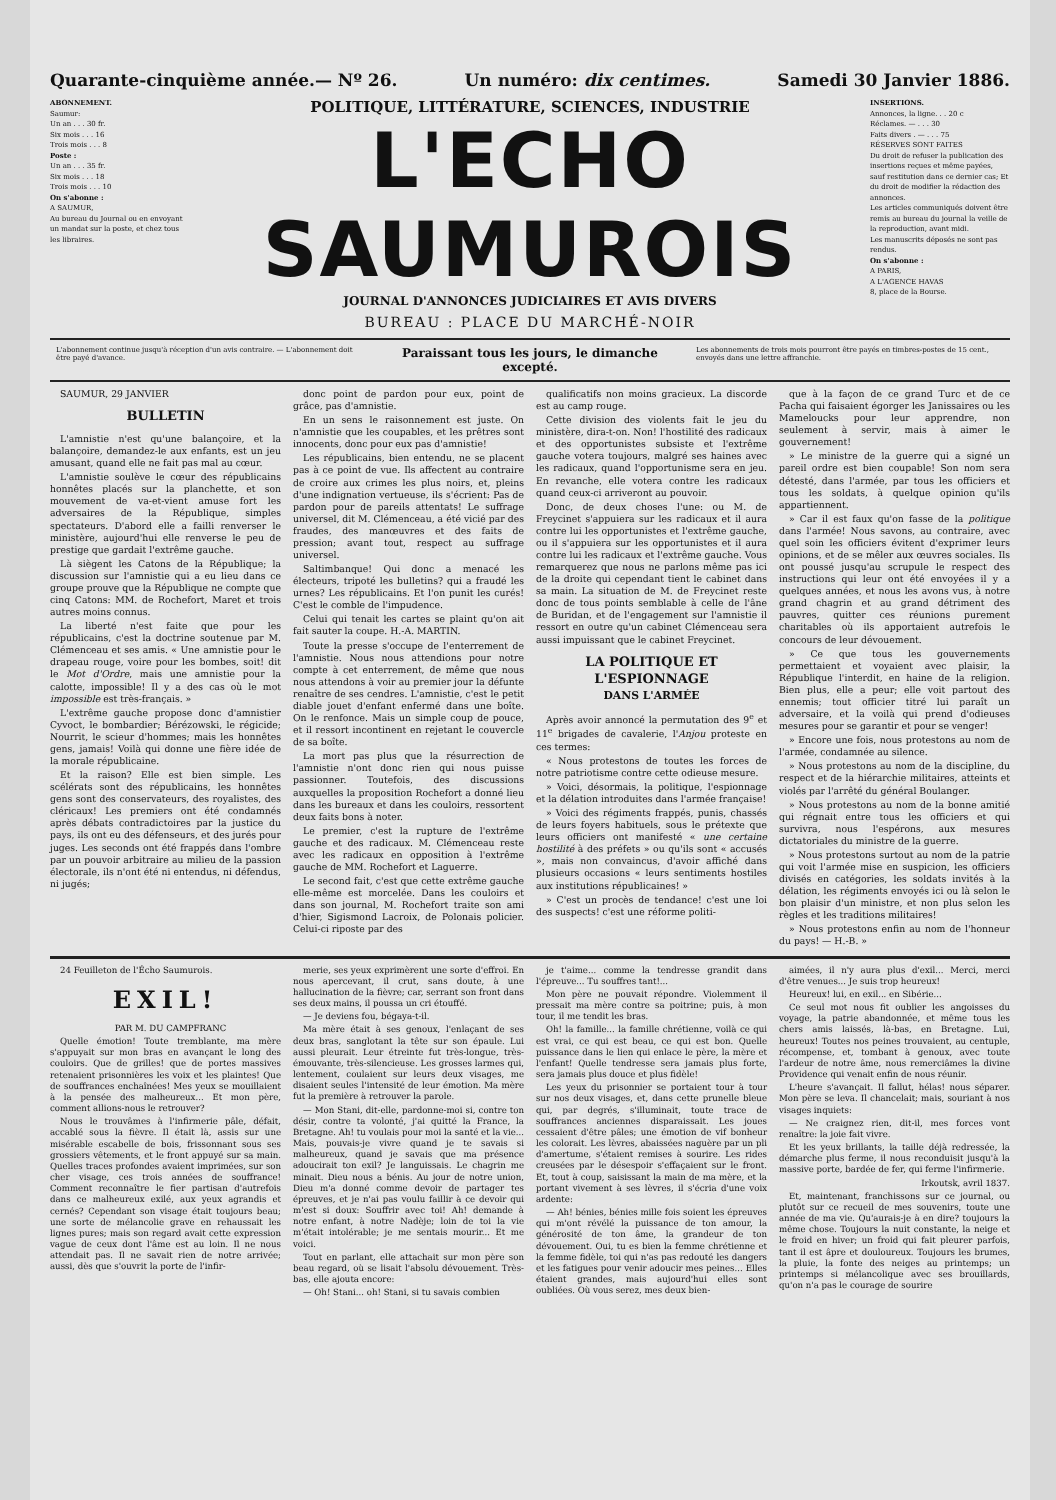Quarante-cinquième année.— Nº 26. Un numéro: dix centimes. Samedi 30 Janvier 1886.
ABONNEMENT.
Saumur:
Un an . . . 30 fr.
Six mois . . . 16
Trois mois . . . 8
Poste :
Un an . . . 35 fr.
Six mois . . . 18
Trois mois . . . 10
On s'abonne :
A SAUMUR,
Au bureau du Journal ou en envoyant un mandat sur la poste, et chez tous les libraires.
POLITIQUE, LITTÉRATURE, SCIENCES, INDUSTRIE
L'ECHO SAUMUROIS
JOURNAL D'ANNONCES JUDICIAIRES ET AVIS DIVERS
BUREAU : PLACE DU MARCHÉ-NOIR
INSERTIONS.
Annonces, la ligne. . . 20 c
Réclames. — . . . 30
Faits divers . — . . . 75
RÉSERVES SONT FAITES
Du droit de refuser la publication des insertions reçues et même payées, sauf restitution dans ce dernier cas; Et du droit de modifier la rédaction des annonces.
Les articles communiqués doivent être remis au bureau du journal la veille de la reproduction, avant midi.
Les manuscrits déposés ne sont pas rendus.
On s'abonne :
A PARIS,
A L'AGENCE HAVAS
8, place de la Bourse.
L'abonnement continue jusqu'à réception d'un avis contraire. — L'abonnement doit être payé d'avance.
Paraissant tous les jours, le dimanche excepté.
Les abonnements de trois mois pourront être payés en timbres-postes de 15 cent., envoyés dans une lettre affranchie.
SAUMUR, 29 JANVIER
BULLETIN
L'amnistie n'est qu'une balançoire, et la balançoire, demandez-le aux enfants, est un jeu amusant, quand elle ne fait pas mal au cœur.
L'amnistie soulève le cœur des républicains honnêtes placés sur la planchette, et son mouvement de va-et-vient amuse fort les adversaires de la République, simples spectateurs. D'abord elle a failli renverser le ministère, aujourd'hui elle renverse le peu de prestige que gardait l'extrême gauche.
Là siègent les Catons de la République; la discussion sur l'amnistie qui a eu lieu dans ce groupe prouve que la République ne compte que cinq Catons: MM. de Rochefort, Maret et trois autres moins connus.
La liberté n'est faite que pour les républicains, c'est la doctrine soutenue par M. Clémenceau et ses amis. « Une amnistie pour le drapeau rouge, voire pour les bombes, soit! dit le Mot d'Ordre, mais une amnistie pour la calotte, impossible! Il y a des cas où le mot impossible est très-français. »
L'extrême gauche propose donc d'amnistier Cyvoct, le bombardier; Bérézowski, le régicide; Nourrit, le scieur d'hommes; mais les honnêtes gens, jamais! Voilà qui donne une fière idée de la morale républicaine.
Et la raison? Elle est bien simple. Les scélérats sont des républicains, les honnêtes gens sont des conservateurs, des royalistes, des cléricaux! Les premiers ont été condamnés après débats contradictoires par la justice du pays, ils ont eu des défenseurs, et des jurés pour juges. Les seconds ont été frappés dans l'ombre par un pouvoir arbitraire au milieu de la passion électorale, ils n'ont été ni entendus, ni défendus, ni jugés;
donc point de pardon pour eux, point de grâce, pas d'amnistie.
En un sens le raisonnement est juste. On n'amnistie que les coupables, et les prêtres sont innocents, donc pour eux pas d'amnistie!
Les républicains, bien entendu, ne se placent pas à ce point de vue. Ils affectent au contraire de croire aux crimes les plus noirs, et, pleins d'une indignation vertueuse, ils s'écrient: Pas de pardon pour de pareils attentats! Le suffrage universel, dit M. Clémenceau, a été vicié par des fraudes, des manœuvres et des faits de pression; avant tout, respect au suffrage universel.
Saltimbanque! Qui donc a menacé les électeurs, tripoté les bulletins? qui a fraudé les urnes? Les républicains. Et l'on punit les curés! C'est le comble de l'impudence.
Celui qui tenait les cartes se plaint qu'on ait fait sauter la coupe. H.-A. MARTIN.
Toute la presse s'occupe de l'enterrement de l'amnistie. Nous nous attendions pour notre compte à cet enterrement, de même que nous nous attendons à voir au premier jour la défunte renaître de ses cendres. L'amnistie, c'est le petit diable jouet d'enfant enfermé dans une boîte. On le renfonce. Mais un simple coup de pouce, et il ressort incontinent en rejetant le couvercle de sa boîte.
La mort pas plus que la résurrection de l'amnistie n'ont donc rien qui nous puisse passionner. Toutefois, des discussions auxquelles la proposition Rochefort a donné lieu dans les bureaux et dans les couloirs, ressortent deux faits bons à noter.
Le premier, c'est la rupture de l'extrême gauche et des radicaux. M. Clémenceau reste avec les radicaux en opposition à l'extrême gauche de MM. Rochefort et Laguerre.
Le second fait, c'est que cette extrême gauche elle-même est morcelée. Dans les couloirs et dans son journal, M. Rochefort traite son ami d'hier, Sigismond Lacroix, de Polonais policier. Celui-ci riposte par des
qualificatifs non moins gracieux. La discorde est au camp rouge.
Cette division des violents fait le jeu du ministère, dira-t-on. Non! l'hostilité des radicaux et des opportunistes subsiste et l'extrême gauche votera toujours, malgré ses haines avec les radicaux, quand l'opportunisme sera en jeu. En revanche, elle votera contre les radicaux quand ceux-ci arriveront au pouvoir.
Donc, de deux choses l'une: ou M. de Freycinet s'appuiera sur les radicaux et il aura contre lui les opportunistes et l'extrême gauche, ou il s'appuiera sur les opportunistes et il aura contre lui les radicaux et l'extrême gauche. Vous remarquerez que nous ne parlons même pas ici de la droite qui cependant tient le cabinet dans sa main. La situation de M. de Freycinet reste donc de tous points semblable à celle de l'âne de Buridan, et de l'engagement sur l'amnistie il ressort en outre qu'un cabinet Clémenceau sera aussi impuissant que le cabinet Freycinet.
LA POLITIQUE ET L'ESPIONNAGE
DANS L'ARMÉE
Après avoir annoncé la permutation des 9<sup>e</sup> et 11<sup>e</sup> brigades de cavalerie, l'Anjou proteste en ces termes:
« Nous protestons de toutes les forces de notre patriotisme contre cette odieuse mesure.
» Voici, désormais, la politique, l'espionnage et la délation introduites dans l'armée française!
» Voici des régiments frappés, punis, chassés de leurs foyers habituels, sous le prétexte que leurs officiers ont manifesté « une certaine hostilité à des préfets » ou qu'ils sont « accusés », mais non convaincus, d'avoir affiché dans plusieurs occasions « leurs sentiments hostiles aux institutions républicaines! »
» C'est un procès de tendance! c'est une loi des suspects! c'est une réforme politi-
que à la façon de ce grand Turc et de ce Pacha qui faisaient égorger les Janissaires ou les Mameloucks pour leur apprendre, non seulement à servir, mais à aimer le gouvernement!
» Le ministre de la guerre qui a signé un pareil ordre est bien coupable! Son nom sera détesté, dans l'armée, par tous les officiers et tous les soldats, à quelque opinion qu'ils appartiennent.
» Car il est faux qu'on fasse de la politique dans l'armée! Nous savons, au contraire, avec quel soin les officiers évitent d'exprimer leurs opinions, et de se mêler aux œuvres sociales. Ils ont poussé jusqu'au scrupule le respect des instructions qui leur ont été envoyées il y a quelques années, et nous les avons vus, à notre grand chagrin et au grand détriment des pauvres, quitter ces réunions purement charitables où ils apportaient autrefois le concours de leur dévouement.
» Ce que tous les gouvernements permettaient et voyaient avec plaisir, la République l'interdit, en haine de la religion. Bien plus, elle a peur; elle voit partout des ennemis; tout officier titré lui paraît un adversaire, et la voilà qui prend d'odieuses mesures pour se garantir et pour se venger!
» Encore une fois, nous protestons au nom de l'armée, condamnée au silence.
» Nous protestons au nom de la discipline, du respect et de la hiérarchie militaires, atteints et violés par l'arrêté du général Boulanger.
» Nous protestons au nom de la bonne amitié qui régnait entre tous les officiers et qui survivra, nous l'espérons, aux mesures dictatoriales du ministre de la guerre.
» Nous protestons surtout au nom de la patrie qui voit l'armée mise en suspicion, les officiers divisés en catégories, les soldats invités à la délation, les régiments envoyés ici ou là selon le bon plaisir d'un ministre, et non plus selon les règles et les traditions militaires!
» Nous protestons enfin au nom de l'honneur du pays! — H.-B. »
24 Feuilleton de l'Écho Saumurois.
EXIL!
PAR M. DU CAMPFRANC
Quelle émotion! Toute tremblante, ma mère s'appuyait sur mon bras en avançant le long des couloirs. Que de grilles! que de portes massives retenaient prisonnières les voix et les plaintes! Que de souffrances enchaînées! Mes yeux se mouillaient à la pensée des malheureux... Et mon père, comment allions-nous le retrouver?
Nous le trouvâmes à l'infirmerie pâle, défait, accablé sous la fièvre. Il était là, assis sur une misérable escabelle de bois, frissonnant sous ses grossiers vêtements, et le front appuyé sur sa main. Quelles traces profondes avaient imprimées, sur son cher visage, ces trois années de souffrance! Comment reconnaître le fier partisan d'autrefois dans ce malheureux exilé, aux yeux agrandis et cernés? Cependant son visage était toujours beau; une sorte de mélancolie grave en rehaussait les lignes pures; mais son regard avait cette expression vague de ceux dont l'âme est au loin. Il ne nous attendait pas. Il ne savait rien de notre arrivée; aussi, dès que s'ouvrit la porte de l'infir-
merie, ses yeux exprimèrent une sorte d'effroi. En nous apercevant, il crut, sans doute, à une hallucination de la fièvre; car, serrant son front dans ses deux mains, il poussa un cri étouffé.
— Je deviens fou, bégaya-t-il.
Ma mère était à ses genoux, l'enlaçant de ses deux bras, sanglotant la tête sur son épaule. Lui aussi pleurait. Leur étreinte fut très-longue, très-émouvante, très-silencieuse. Les grosses larmes qui, lentement, coulaient sur leurs deux visages, me disaient seules l'intensité de leur émotion. Ma mère fut la première à retrouver la parole.
— Mon Stani, dit-elle, pardonne-moi si, contre ton désir, contre ta volonté, j'ai quitté la France, la Bretagne. Ah! tu voulais pour moi la santé et la vie... Mais, pouvais-je vivre quand je te savais si malheureux, quand je savais que ma présence adoucirait ton exil? Je languissais. Le chagrin me minait. Dieu nous a bénis. Au jour de notre union, Dieu m'a donné comme devoir de partager tes épreuves, et je n'ai pas voulu faillir à ce devoir qui m'est si doux: Souffrir avec toi! Ah! demande à notre enfant, à notre Nadèje; loin de toi la vie m'était intolérable; je me sentais mourir... Et me voici.
Tout en parlant, elle attachait sur mon père son beau regard, où se lisait l'absolu dévouement. Très-bas, elle ajouta encore:
— Oh! Stani... oh! Stani, si tu savais combien
je t'aime... comme la tendresse grandit dans l'épreuve... Tu souffres tant!...
Mon père ne pouvait répondre. Violemment il pressait ma mère contre sa poitrine; puis, à mon tour, il me tendit les bras.
Oh! la famille... la famille chrétienne, voilà ce qui est vrai, ce qui est beau, ce qui est bon. Quelle puissance dans le lien qui enlace le père, la mère et l'enfant! Quelle tendresse sera jamais plus forte, sera jamais plus douce et plus fidèle!
Les yeux du prisonnier se portaient tour à tour sur nos deux visages, et, dans cette prunelle bleue qui, par degrés, s'illuminait, toute trace de souffrances anciennes disparaissait. Les joues cessaient d'être pâles; une émotion de vif bonheur les colorait. Les lèvres, abaissées naguère par un pli d'amertume, s'étaient remises à sourire. Les rides creusées par le désespoir s'effaçaient sur le front. Et, tout à coup, saisissant la main de ma mère, et la portant vivement à ses lèvres, il s'écria d'une voix ardente:
— Ah! bénies, bénies mille fois soient les épreuves qui m'ont révélé la puissance de ton amour, la générosité de ton âme, la grandeur de ton dévouement. Oui, tu es bien la femme chrétienne et la femme fidèle, toi qui n'as pas redouté les dangers et les fatigues pour venir adoucir mes peines... Elles étaient grandes, mais aujourd'hui elles sont oubliées. Où vous serez, mes deux bien-
aimées, il n'y aura plus d'exil... Merci, merci d'être venues... Je suis trop heureux!
Heureux! lui, en exil... en Sibérie...
Ce seul mot nous fit oublier les angoisses du voyage, la patrie abandonnée, et même tous les chers amis laissés, là-bas, en Bretagne. Lui, heureux! Toutes nos peines trouvaient, au centuple, récompense, et, tombant à genoux, avec toute l'ardeur de notre âme, nous remerciâmes la divine Providence qui venait enfin de nous réunir.
L'heure s'avançait. Il fallut, hélas! nous séparer. Mon père se leva. Il chancelait; mais, souriant à nos visages inquiets:
— Ne craignez rien, dit-il, mes forces vont renaître: la joie fait vivre.
Et les yeux brillants, la taille déjà redressée, la démarche plus ferme, il nous reconduisit jusqu'à la massive porte, bardée de fer, qui ferme l'infirmerie.
Irkoutsk, avril 1837.
Et, maintenant, franchissons sur ce journal, ou plutôt sur ce recueil de mes souvenirs, toute une année de ma vie. Qu'aurais-je à en dire? toujours la même chose. Toujours la nuit constante, la neige et le froid en hiver; un froid qui fait pleurer parfois, tant il est âpre et douloureux. Toujours les brumes, la pluie, la fonte des neiges au printemps; un printemps si mélancolique avec ses brouillards, qu'on n'a pas le courage de sourire